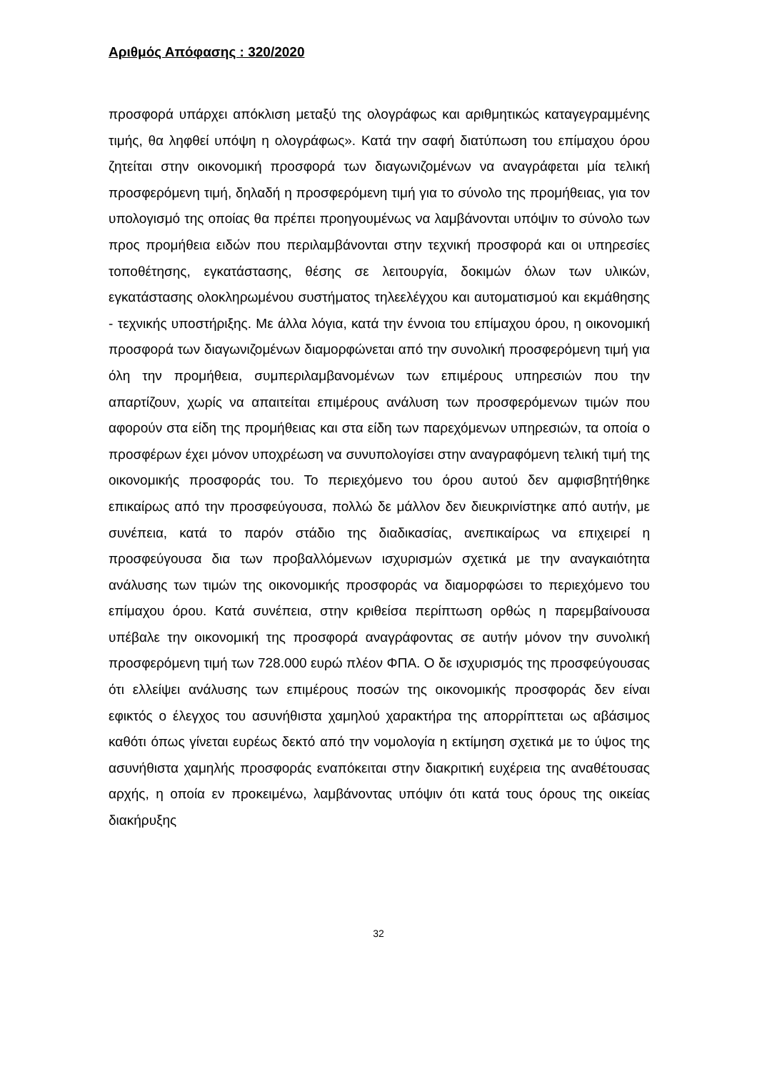Αριθμός Απόφασης : 320/2020
προσφορά υπάρχει απόκλιση μεταξύ της ολογράφως και αριθμητικώς καταγεγραμμένης τιμής, θα ληφθεί υπόψη η ολογράφως». Κατά την σαφή διατύπωση του επίμαχου όρου ζητείται στην οικονομική προσφορά των διαγωνιζομένων να αναγράφεται μία τελική προσφερόμενη τιμή, δηλαδή η προσφερόμενη τιμή για το σύνολο της προμήθειας, για τον υπολογισμό της οποίας θα πρέπει προηγουμένως να λαμβάνονται υπόψιν το σύνολο των προς προμήθεια ειδών που περιλαμβάνονται στην τεχνική προσφορά και οι υπηρεσίες τοποθέτησης, εγκατάστασης, θέσης σε λειτουργία, δοκιμών όλων των υλικών, εγκατάστασης ολοκληρωμένου συστήματος τηλεελέγχου και αυτοματισμού και εκμάθησης - τεχνικής υποστήριξης. Με άλλα λόγια, κατά την έννοια του επίμαχου όρου, η οικονομική προσφορά των διαγωνιζομένων διαμορφώνεται από την συνολική προσφερόμενη τιμή για όλη την προμήθεια, συμπεριλαμβανομένων των επιμέρους υπηρεσιών που την απαρτίζουν, χωρίς να απαιτείται επιμέρους ανάλυση των προσφερόμενων τιμών που αφορούν στα είδη της προμήθειας και στα είδη των παρεχόμενων υπηρεσιών, τα οποία ο προσφέρων έχει μόνον υποχρέωση να συνυπολογίσει στην αναγραφόμενη τελική τιμή της οικονομικής προσφοράς του. Το περιεχόμενο του όρου αυτού δεν αμφισβητήθηκε επικαίρως από την προσφεύγουσα, πολλώ δε μάλλον δεν διευκρινίστηκε από αυτήν, με συνέπεια, κατά το παρόν στάδιο της διαδικασίας, ανεπικαίρως να επιχειρεί η προσφεύγουσα δια των προβαλλόμενων ισχυρισμών σχετικά με την αναγκαιότητα ανάλυσης των τιμών της οικονομικής προσφοράς να διαμορφώσει το περιεχόμενο του επίμαχου όρου. Κατά συνέπεια, στην κριθείσα περίπτωση ορθώς η παρεμβαίνουσα υπέβαλε την οικονομική της προσφορά αναγράφοντας σε αυτήν μόνον την συνολική προσφερόμενη τιμή των 728.000 ευρώ πλέον ΦΠΑ. Ο δε ισχυρισμός της προσφεύγουσας ότι ελλείψει ανάλυσης των επιμέρους ποσών της οικονομικής προσφοράς δεν είναι εφικτός ο έλεγχος του ασυνήθιστα χαμηλού χαρακτήρα της απορρίπτεται ως αβάσιμος καθότι όπως γίνεται ευρέως δεκτό από την νομολογία η εκτίμηση σχετικά με το ύψος της ασυνήθιστα χαμηλής προσφοράς εναπόκειται στην διακριτική ευχέρεια της αναθέτουσας αρχής, η οποία εν προκειμένω, λαμβάνοντας υπόψιν ότι κατά τους όρους της οικείας διακήρυξης
32